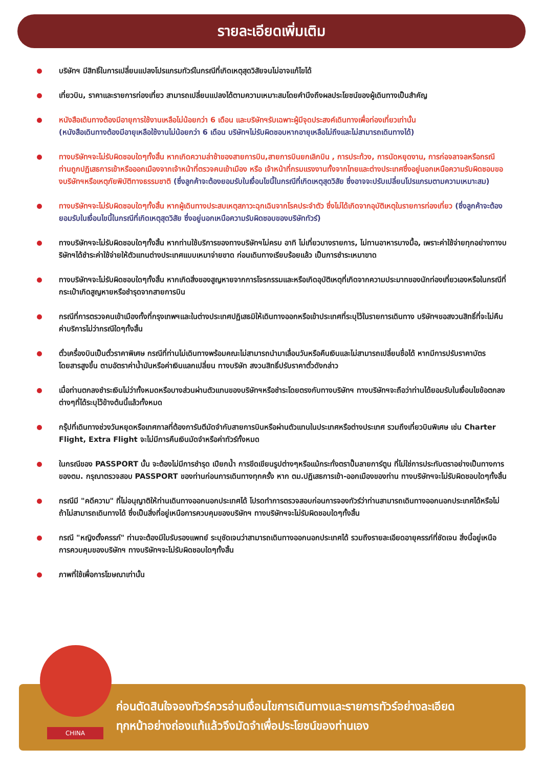รายละเอียดเพิ่มเติม
บริษัทฯ มีสิทธิ์ในการเปลี่ยนแปลงโปรแกรมทัวร์ในกรณีที่เกิดเหตุสุดวิสัยจนไม่อาจแก้ไขได้
เที่ยวบิน, ราคาและรายการท่องเที่ยว สามารถเปลี่ยนแปลงได้ตามความเหมาะสมโดยคำนึงถึงผลประโยชน์ของผู้เดินทางเป็นสำคัญ
หนังสือเดินทางต้องมีอายุการใช้งานเหลือไม่น้อยกว่า 6 เดือน และบริษัทฯรับเฉพาะผู้มีจุดประสงค์เดินทางเพื่อท่องเที่ยวเท่านั้น
(หนังสือเดินทางต้องมีอายุเหลือใช้งานไม่น้อยกว่า 6 เดือน บริษัทฯไม่รับผิดชอบหากอายุเหลือไม่ถึงและไม่สามารถเดินทางได้)
ทางบริษัทฯจะไม่รับผิดชอบใดๆทั้งสิ้น หากเกิดความล่าช้าของสายการบิน,สายการบินยกเลิกบิน , การประท้วง, การนัดหยุดงาน, การก่อจลาจลหรือกรณีท่านถูกปฏิเสธการเข้าหรือออกเมืองจากเจ้าหน้าที่ตรวจคนเข้าเมือง หรือ เจ้าหน้าที่กรมแรงงานทั้งจากไทยและต่างประเทศซึ่งอยู่นอกเหนือความรับผิดชอบของบริษัทฯหรือเหตุภัยพิบัติทางธรรมชาติ (ซึ่งลูกค้าจะต้องยอมรับในเงื่อนไขนี้ในกรณีที่เกิดเหตุสุดวิสัย ซึ่งอาจจะปรับเปลี่ยนโปรแกรมตามความเหมาะสม)
ทางบริษัทฯจะไม่รับผิดชอบใดๆทั้งสิ้น หากผู้เดินทางประสบเหตุสภาวะฉุกเฉินจากโรคประจำตัว ซึ่งไม่ได้เกิดจากอุบัติเหตุในรายการท่องเที่ยว (ซึ่งลูกค้าจะต้องยอมรับในเงื่อนไขนี้ในกรณีที่เกิดเหตุสุดวิสัย ซึ่งอยู่นอกเหนือความรับผิดชอบของบริษัททัวร์)
ทางบริษัทฯจะไม่รับผิดชอบใดๆทั้งสิ้น หากท่านใช้บริการของทางบริษัทฯไม่ครบ อาทิ ไม่เที่ยวบางรายการ, ไม่ทานอาหารบางมื้อ, เพราะค่าใช้จ่ายทุกอย่างทางบริษัทฯได้ชำระค่าใช้จ่ายให้ตัวแทนต่างประเทศแบบเหมาจ่ายขาด ก่อนเดินทางเรียบร้อยแล้ว เป็นการชำระเหมาขาด
ทางบริษัทฯจะไม่รับผิดชอบใดๆทั้งสิ้น หากเกิดสิ่งของสูญหายจากการโจรกรรมและหรือเกิดอุบัติเหตุที่เกิดจากความประมาทของนักท่องเที่ยวเองหรือในกรณีที่กระเป๋าเกิดสูญหายหรือชำรุดจากสายการบิน
กรณีที่การตรวจคนเข้าเมืองทั้งที่กรุงเทพฯและในต่างประเทศปฏิเสธมิให้เดินทางออกหรือเข้าประเทศที่ระบุไว้ในรายการเดินทาง บริษัทฯขอสงวนสิทธิ์ที่จะไม่คืนค่าบริการไม่ว่ากรณีใดๆทั้งสิ้น
ตั๋วเครื่องบินเป็นตั๋วราคาพิเศษ กรณีที่ท่านไม่เดินทางพร้อมคณะไม่สามารถนำมาเลื่อนวันหรือคืนเงินและไม่สามารถเปลี่ยนชื่อได้ หากมีการปรับราคาบัตรโดยสารสูงขึ้น ตามอัตราค่าน้ำมันหรือค่าเงินแลกเปลี่ยน ทางบริษัท สงวนสิทธิ์ปรับราคาตั๋วดังกล่าว
เมื่อท่านตกลงชำระเงินไม่ว่าทั้งหมดหรือบางส่วนผ่านตัวแทนของบริษัทฯหรือชำระโดยตรงกับทางบริษัทฯ ทางบริษัทฯจะถือว่าท่านได้ยอมรับในเงื่อนไขข้อตกลงต่างๆที่ได้ระบุไว้ข้างต้นนี้แล้วทั้งหมด
กรุ๊ปที่เดินทางช่วงวันหยุดหรือเทศกาลที่ต้องการันตีมัดจำกับสายการบินหรือผ่านตัวแทนในประเทศหรือต่างประเทศ รวมถึงเที่ยวบินพิเศษ เช่น Charter Flight, Extra Flight จะไม่มีการคืนเงินมัดจำหรือค่าทัวร์ทั้งหมด
ในกรณีของ PASSPORT นั้น จะต้องไม่มีการชำรุด เปียกน้ำ การขีดเขียนรูปต่างๆหรือแม้กระทั่งตราปั๊มลายการ์ตูน ที่ไม่ใช่การประทับตราอย่างเป็นทางการของตม. กรุณาตรวจสอบ PASSPORT ของท่านก่อนการเดินทางทุกครั้ง หาก ตม.ปฏิเสธการเข้า-ออกเมืองของท่าน ทางบริษัทฯจะไม่รับผิดชอบใดๆทั้งสิ้น
กรณีมี "คดีความ" ที่ไม่อนุญาติให้ท่านเดินทางออกนอกประเทศได้ โปรดทำการตรวจสอบก่อนการจองทัวร์ว่าท่านสามารถเดินทางออกนอกประเทศได้หรือไม่ ถ้าไม่สามารถเดินทางได้ ซึ่งเป็นสิ่งที่อยู่เหนือการควบคุมของบริษัทฯ ทางบริษัทฯจะไม่รับผิดชอบใดๆทั้งสิ้น
กรณี "หญิงตั้งครรภ์" ท่านจะต้องมีใบรับรองแพทย์ ระบุชัดเจนว่าสามารถเดินทางออกนอกประเทศได้ รวมถึงรายละเอียดอายุครรภ์ที่ชัดเจน สิ่งนี้อยู่เหนือการควบคุมของบริษัทฯ ทางบริษัทฯจะไม่รับผิดชอบใดๆทั้งสิ้น
ภาพที่ใช้เพื่อการโฆษณาเท่านั้น
ก่อนตัดสินใจจองทัวร์ควรอ่านเงื่อนไขการเดินทางและรายการทัวร์อย่างละเอียด
ทุกหน้าอย่างถ่องแท้แล้วจึงมัดจำเพื่อประโยชน์ของท่านเอง
CHINA